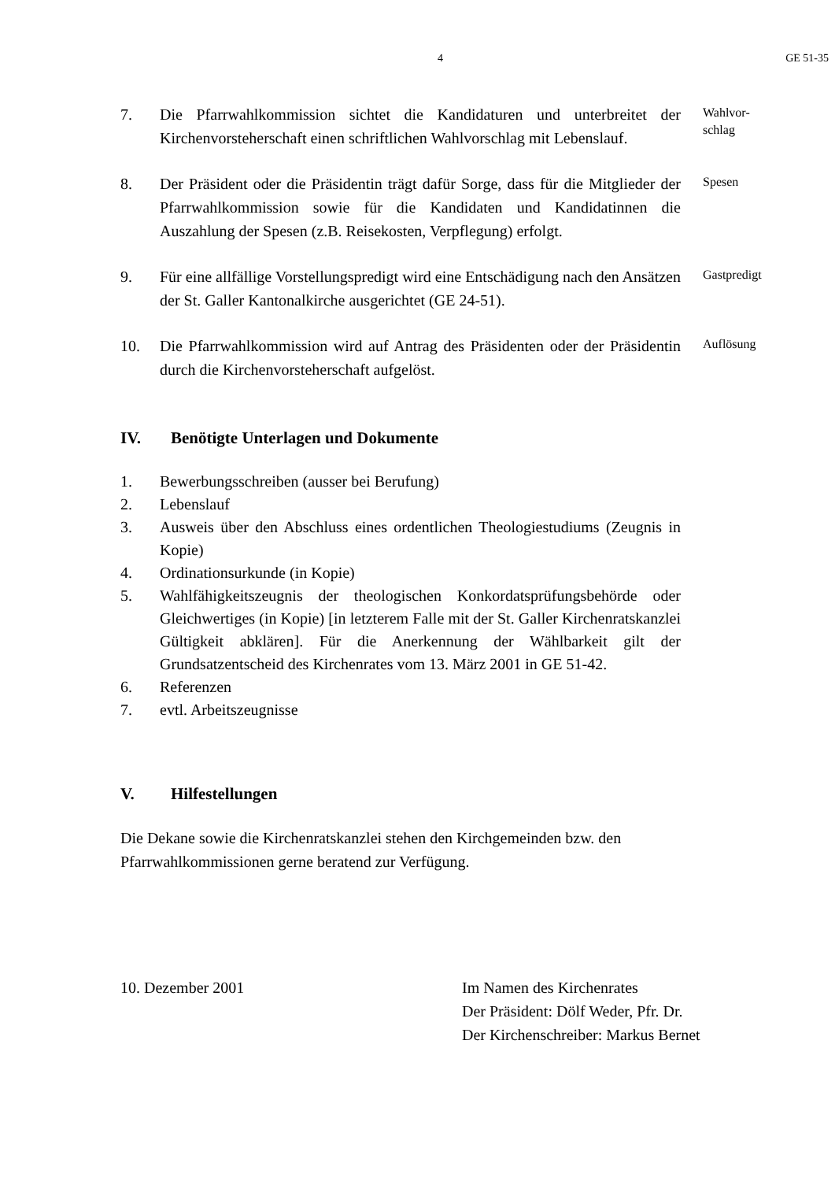4 GE 51-35
7. Die Pfarrwahlkommission sichtet die Kandidaturen und unterbreitet der Kirchenvorsteherschaft einen schriftlichen Wahlvorschlag mit Lebenslauf.
Wahlvor-
schlag
8. Der Präsident oder die Präsidentin trägt dafür Sorge, dass für die Mitglieder der Pfarrwahlkommission sowie für die Kandidaten und Kandidatinnen die Auszahlung der Spesen (z.B. Reisekosten, Verpflegung) erfolgt.
Spesen
9. Für eine allfällige Vorstellungspredigt wird eine Entschädigung nach den Ansätzen der St. Galler Kantonalkirche ausgerichtet (GE 24-51).
Gastpredigt
10. Die Pfarrwahlkommission wird auf Antrag des Präsidenten oder der Präsidentin durch die Kirchenvorsteherschaft aufgelöst.
Auflösung
IV. Benötigte Unterlagen und Dokumente
1. Bewerbungsschreiben (ausser bei Berufung)
2. Lebenslauf
3. Ausweis über den Abschluss eines ordentlichen Theologiestudiums (Zeugnis in Kopie)
4. Ordinationsurkunde (in Kopie)
5. Wahlfähigkeitszeugnis der theologischen Konkordatsprüfungsbehörde oder Gleichwertiges (in Kopie) [in letzterem Falle mit der St. Galler Kirchenratskanzlei Gültigkeit abklären]. Für die Anerkennung der Wählbarkeit gilt der Grundsatzentscheid des Kirchenrates vom 13. März 2001 in GE 51-42.
6. Referenzen
7. evtl. Arbeitszeugnisse
V. Hilfestellungen
Die Dekane sowie die Kirchenratskanzlei stehen den Kirchgemeinden bzw. den Pfarrwahlkommissionen gerne beratend zur Verfügung.
10. Dezember 2001 Im Namen des Kirchenrates
Der Präsident: Dölf Weder, Pfr. Dr.
Der Kirchenschreiber: Markus Bernet